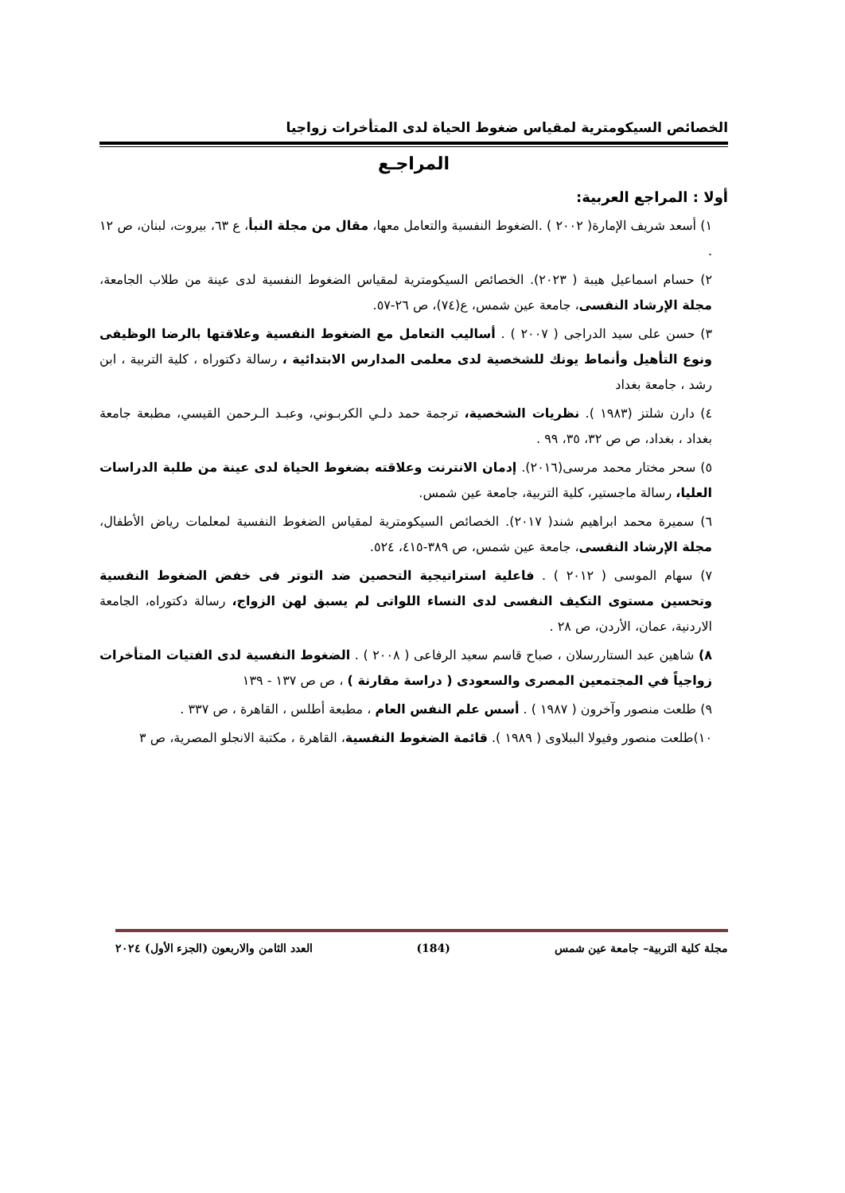الخصائص السيكومترية لمقياس ضغوط الحياة لدى المتأخرات زواجيا
المراجـع
أولا : المراجع العربية:
١) أسعد شريف الإمارة( ٢٠٠٢ ) .الضغوط النفسية والتعامل معها، مقال من مجلة النبأ، ع ٦٣، بيروت، لبنان، ص ١٢ .
٢) حسام اسماعيل هيبة ( ٢٠٢٣). الخصائص السيكومترية لمقياس الضغوط النفسية لدى عينة من طلاب الجامعة، مجلة الإرشاد النفسى، جامعة عين شمس، ع(٧٤)، ص ٢٦-٥٧.
٣) حسن على سيد الدراجى ( ٢٠٠٧ ) . أساليب التعامل مع الضغوط النفسية وعلاقتها بالرضا الوظيفى ونوع التأهيل وأنماط يونك للشخصية لدى معلمى المدارس الابتدائية ، رسالة دكتوراه ، كلية التربية ، ابن رشد ، جامعة بغداد
٤) دارن شلتز (١٩٨٣ ). نظريات الشخصية، ترجمة حمد دلـي الكربـوني، وعبـد الـرحمن القيسي، مطبعة جامعة بغداد ، بغداد، ص ص ٣٢، ٣٥، ٩٩ .
٥) سحر مختار محمد مرسى(٢٠١٦). إدمان الانترنت وعلاقته بضغوط الحياة لدى عينة من طلبة الدراسات العليا، رسالة ماجستير، كلية التربية، جامعة عين شمس.
٦) سميرة محمد ابراهيم شند( ٢٠١٧). الخصائص السيكومترية لمقياس الضغوط النفسية لمعلمات رياض الأطفال، مجلة الإرشاد النفسى، جامعة عين شمس، ص ٣٨٩-٤١٥، ٥٢٤.
٧) سهام الموسى ( ٢٠١٢ ) . فاعلية استراتيجية التحصين ضد التوتر فى خفض الضغوط النفسية وتحسين مستوى التكيف النفسى لدى النساء اللواتى لم يسبق لهن الزواج، رسالة دكتوراه، الجامعة الاردنية، عمان، الأردن، ص ٢٨ .
٨) شاهين عبد الستاررسلان ، صباح قاسم سعيد الرفاعى ( ٢٠٠٨ ) . الضغوط النفسية لدى الفتيات المتأخرات زواجياً في المجتمعين المصرى والسعودى ( دراسة مقارنة ) ، ص ص ١٣٧ - ١٣٩
٩) طلعت منصور وآخرون ( ١٩٨٧ ) . أسس علم النفس العام ، مطبعة أطلس ، القاهرة ، ص ٣٣٧ .
١٠)طلعت منصور وفيولا الببلاوى ( ١٩٨٩ ). قائمة الضغوط النفسية، القاهرة ، مكتبة الانجلو المصرية، ص ٣
مجلة كلية التربية– جامعة عين شمس (184) العدد الثامن والاربعون (الجزء الأول) ٢٠٢٤